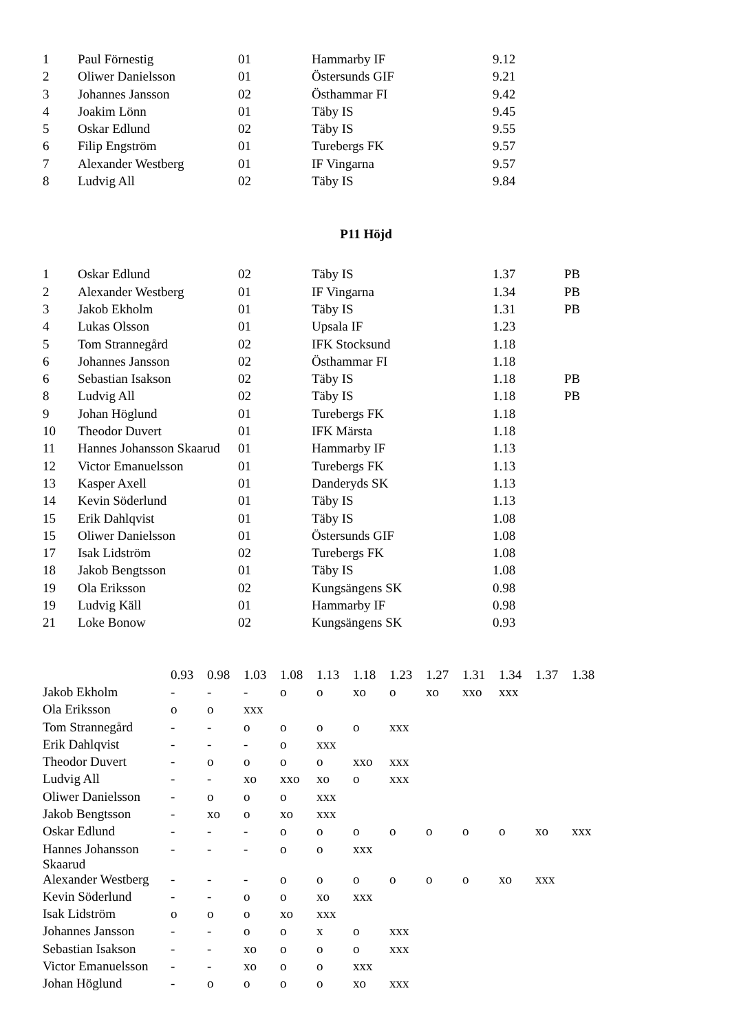| 1 | Paul Förnestig | 01 | Hammarby IF | 9.12 |
| 2 | Oliwer Danielsson | 01 | Östersunds GIF | 9.21 |
| 3 | Johannes Jansson | 02 | Östhammar FI | 9.42 |
| 4 | Joakim Lönn | 01 | Täby IS | 9.45 |
| 5 | Oskar Edlund | 02 | Täby IS | 9.55 |
| 6 | Filip Engström | 01 | Turebergs FK | 9.57 |
| 7 | Alexander Westberg | 01 | IF Vingarna | 9.57 |
| 8 | Ludvig All | 02 | Täby IS | 9.84 |
P11 Höjd
| 1 | Oskar Edlund | 02 | Täby IS | 1.37 | PB |
| 2 | Alexander Westberg | 01 | IF Vingarna | 1.34 | PB |
| 3 | Jakob Ekholm | 01 | Täby IS | 1.31 | PB |
| 4 | Lukas Olsson | 01 | Upsala IF | 1.23 | |
| 5 | Tom Strannegård | 02 | IFK Stocksund | 1.18 | |
| 6 | Johannes Jansson | 02 | Östhammar FI | 1.18 | |
| 6 | Sebastian Isakson | 02 | Täby IS | 1.18 | PB |
| 8 | Ludvig All | 02 | Täby IS | 1.18 | PB |
| 9 | Johan Höglund | 01 | Turebergs FK | 1.18 | |
| 10 | Theodor Duvert | 01 | IFK Märsta | 1.18 | |
| 11 | Hannes Johansson Skaarud | 01 | Hammarby IF | 1.13 | |
| 12 | Victor Emanuelsson | 01 | Turebergs FK | 1.13 | |
| 13 | Kasper Axell | 01 | Danderyds SK | 1.13 | |
| 14 | Kevin Söderlund | 01 | Täby IS | 1.13 | |
| 15 | Erik Dahlqvist | 01 | Täby IS | 1.08 | |
| 15 | Oliwer Danielsson | 01 | Östersunds GIF | 1.08 | |
| 17 | Isak Lidström | 02 | Turebergs FK | 1.08 | |
| 18 | Jakob Bengtsson | 01 | Täby IS | 1.08 | |
| 19 | Ola Eriksson | 02 | Kungsängens SK | 0.98 | |
| 19 | Ludvig Käll | 01 | Hammarby IF | 0.98 | |
| 21 | Loke Bonow | 02 | Kungsängens SK | 0.93 | |
| | 0.93 | 0.98 | 1.03 | 1.08 | 1.13 | 1.18 | 1.23 | 1.27 | 1.31 | 1.34 | 1.37 | 1.38 |
| Jakob Ekholm | - | - | - | o | o | xo | o | xo | xxo | xxx | | |
| Ola Eriksson | o | o | xxx | | | | | | | | | |
| Tom Strannegård | - | - | o | o | o | o | xxx | | | | | |
| Erik Dahlqvist | - | - | - | o | xxx | | | | | | | |
| Theodor Duvert | - | o | o | o | o | xxo | xxx | | | | | |
| Ludvig All | - | - | xo | xxo | xo | o | xxx | | | | | |
| Oliwer Danielsson | - | o | o | o | xxx | | | | | | | |
| Jakob Bengtsson | - | xo | o | xo | xxx | | | | | | | |
| Oskar Edlund | - | - | - | o | o | o | o | o | o | o | xo | xxx |
| Hannes Johansson Skaarud | - | - | - | o | o | xxx | | | | | | |
| Alexander Westberg | - | - | - | o | o | o | o | o | o | xo | xxx | |
| Kevin Söderlund | - | - | o | o | xo | xxx | | | | | | |
| Isak Lidström | o | o | o | xo | xxx | | | | | | | |
| Johannes Jansson | - | - | o | o | x | o | xxx | | | | | |
| Sebastian Isakson | - | - | xo | o | o | o | xxx | | | | | |
| Victor Emanuelsson | - | - | xo | o | o | xxx | | | | | | |
| Johan Höglund | - | o | o | o | o | xo | xxx | | | | | |